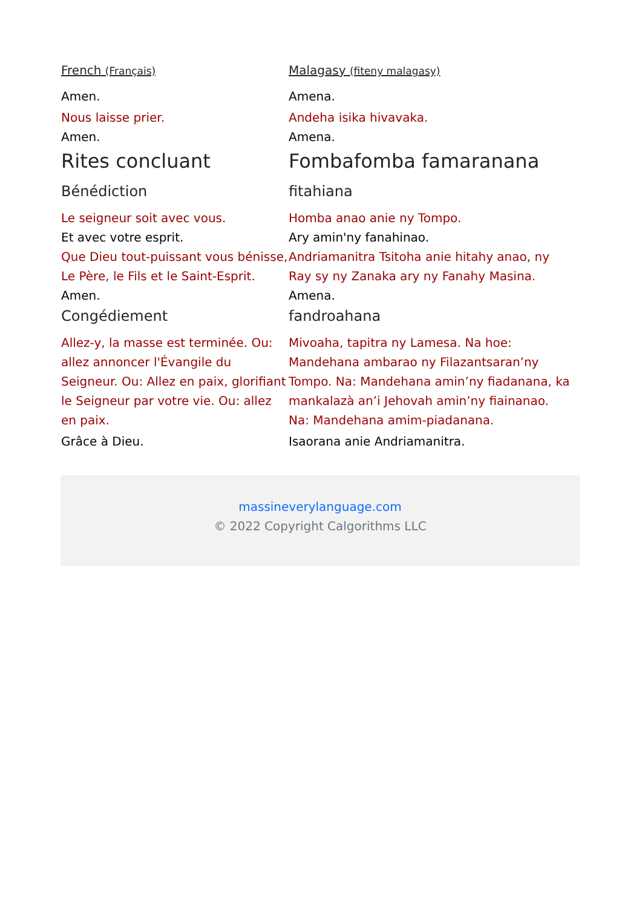French (Français)
Malagasy (fiteny malagasy)
Amen. Amena.
Nous laisse prier. Andeha isika hivavaka.
Amen. Amena.
Rites concluant Fombafomba famaranana
Bénédiction fitahiana
Le seigneur soit avec vous. Homba anao anie ny Tompo.
Et avec votre esprit. Ary amin'ny fanahinao.
Que Dieu tout-puissant vous bénisse, Le Père, le Fils et le Saint-Esprit.
Andriamanitra Tsitoha anie hitahy anao, ny Ray sy ny Zanaka ary ny Fanahy Masina.
Amen. Amena.
Congédiement fandroahana
Allez-y, la masse est terminée. Ou: allez annoncer l'Évangile du Seigneur. Ou: Allez en paix, glorifiant le Seigneur par votre vie. Ou: allez en paix.
Mivoaha, tapitra ny Lamesa. Na hoe: Mandehana ambarao ny Filazantsaran’ny Tompo. Na: Mandehana amin’ny fiadanana, ka mankalazà an’i Jehovah amin’ny fiainanao. Na: Mandehana amim-piadanana.
Grâce à Dieu. Isaorana anie Andriamanitra.
massineverylanguage.com
© 2022 Copyright Calgorithms LLC